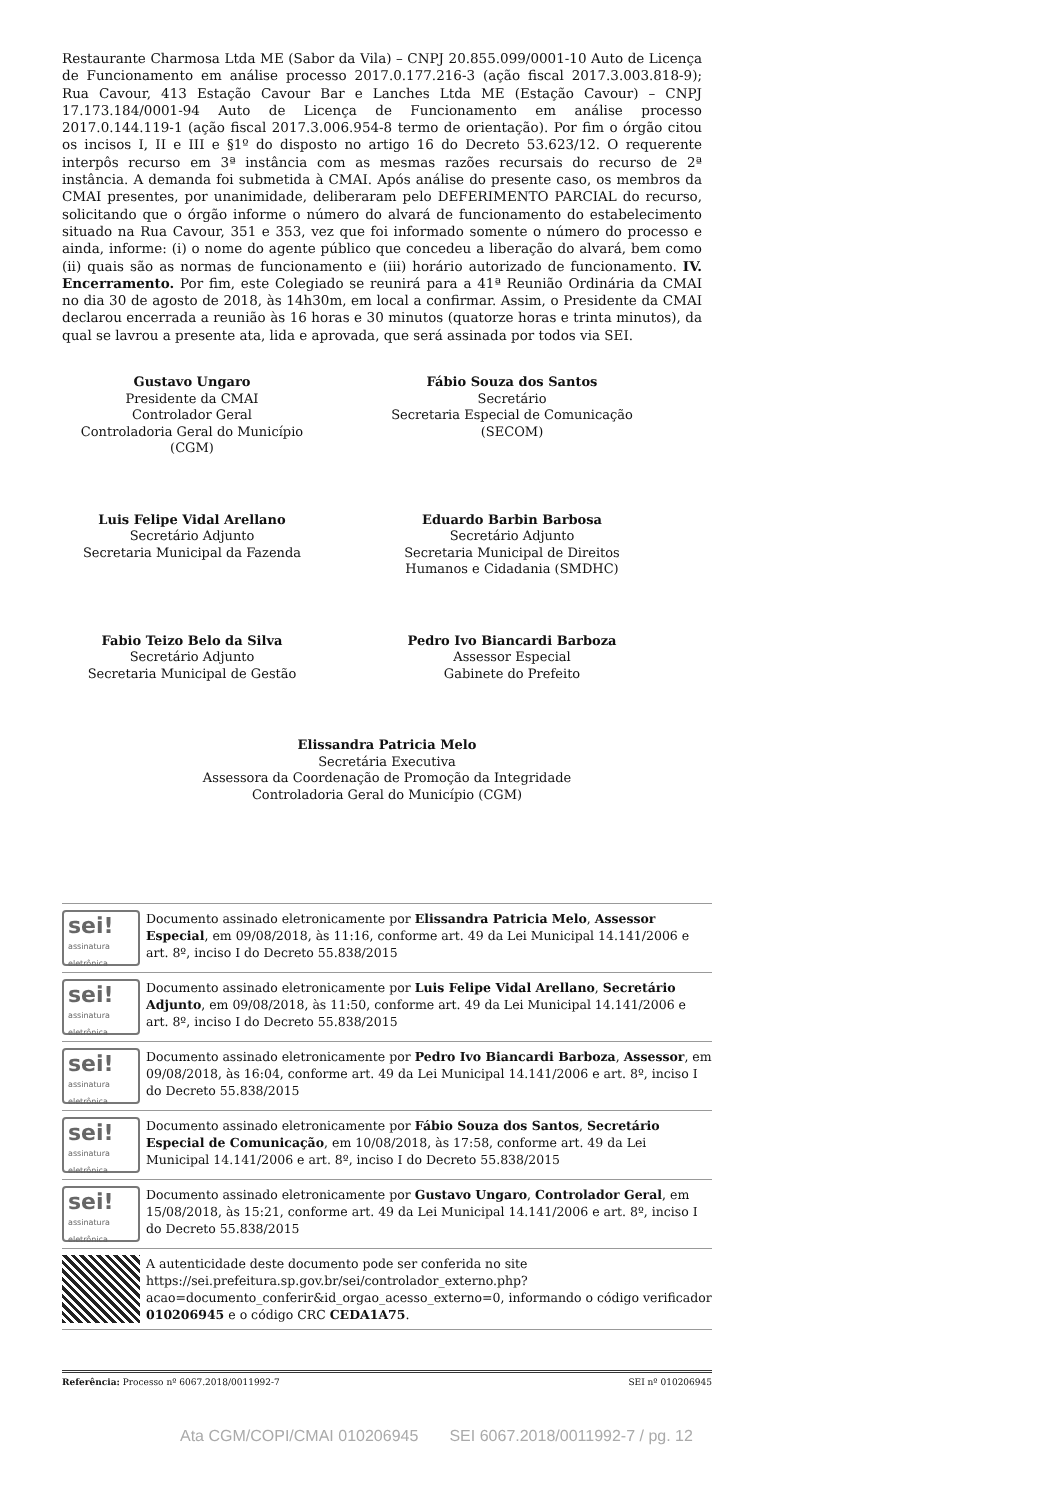Restaurante Charmosa Ltda ME (Sabor da Vila) – CNPJ 20.855.099/0001-10 Auto de Licença de Funcionamento em análise processo 2017.0.177.216-3 (ação fiscal 2017.3.003.818-9); Rua Cavour, 413 Estação Cavour Bar e Lanches Ltda ME (Estação Cavour) – CNPJ 17.173.184/0001-94 Auto de Licença de Funcionamento em análise processo 2017.0.144.119-1 (ação fiscal 2017.3.006.954-8 termo de orientação). Por fim o órgão citou os incisos I, II e III e §1º do disposto no artigo 16 do Decreto 53.623/12. O requerente interpôs recurso em 3ª instância com as mesmas razões recursais do recurso de 2ª instância. A demanda foi submetida à CMAI. Após análise do presente caso, os membros da CMAI presentes, por unanimidade, deliberaram pelo DEFERIMENTO PARCIAL do recurso, solicitando que o órgão informe o número do alvará de funcionamento do estabelecimento situado na Rua Cavour, 351 e 353, vez que foi informado somente o número do processo e ainda, informe: (i) o nome do agente público que concedeu a liberação do alvará, bem como (ii) quais são as normas de funcionamento e (iii) horário autorizado de funcionamento. IV. Encerramento. Por fim, este Colegiado se reunirá para a 41ª Reunião Ordinária da CMAI no dia 30 de agosto de 2018, às 14h30m, em local a confirmar. Assim, o Presidente da CMAI declarou encerrada a reunião às 16 horas e 30 minutos (quatorze horas e trinta minutos), da qual se lavrou a presente ata, lida e aprovada, que será assinada por todos via SEI.
Gustavo Ungaro
Presidente da CMAI
Controlador Geral
Controladoria Geral do Município (CGM)
Fábio Souza dos Santos
Secretário
Secretaria Especial de Comunicação
(SECOM)
Luis Felipe Vidal Arellano
Secretário Adjunto
Secretaria Municipal da Fazenda
Eduardo Barbin Barbosa
Secretário Adjunto
Secretaria Municipal de Direitos
Humanos e Cidadania (SMDHC)
Fabio Teizo Belo da Silva
Secretário Adjunto
Secretaria Municipal de Gestão
Pedro Ivo Biancardi Barboza
Assessor Especial
Gabinete do Prefeito
Elissandra Patricia Melo
Secretária Executiva
Assessora da Coordenação de Promoção da Integridade
Controladoria Geral do Município (CGM)
sei!
assinatura eletrônica
Documento assinado eletronicamente por Elissandra Patricia Melo, Assessor Especial, em 09/08/2018, às 11:16, conforme art. 49 da Lei Municipal 14.141/2006 e art. 8º, inciso I do Decreto 55.838/2015
sei!
assinatura eletrônica
Documento assinado eletronicamente por Luis Felipe Vidal Arellano, Secretário Adjunto, em 09/08/2018, às 11:50, conforme art. 49 da Lei Municipal 14.141/2006 e art. 8º, inciso I do Decreto 55.838/2015
sei!
assinatura eletrônica
Documento assinado eletronicamente por Pedro Ivo Biancardi Barboza, Assessor, em 09/08/2018, às 16:04, conforme art. 49 da Lei Municipal 14.141/2006 e art. 8º, inciso I do Decreto 55.838/2015
sei!
assinatura eletrônica
Documento assinado eletronicamente por Fábio Souza dos Santos, Secretário Especial de Comunicação, em 10/08/2018, às 17:58, conforme art. 49 da Lei Municipal 14.141/2006 e art. 8º, inciso I do Decreto 55.838/2015
sei!
assinatura eletrônica
Documento assinado eletronicamente por Gustavo Ungaro, Controlador Geral, em 15/08/2018, às 15:21, conforme art. 49 da Lei Municipal 14.141/2006 e art. 8º, inciso I do Decreto 55.838/2015
A autenticidade deste documento pode ser conferida no site https://sei.prefeitura.sp.gov.br/sei/controlador_externo.php?acao=documento_conferir&id_orgao_acesso_externo=0, informando o código verificador 010206945 e o código CRC CEDA1A75.
Referência: Processo nº 6067.2018/0011992-7 SEI nº 010206945
Ata CGM/COPI/CMAI 010206945 SEI 6067.2018/0011992-7 / pg. 12